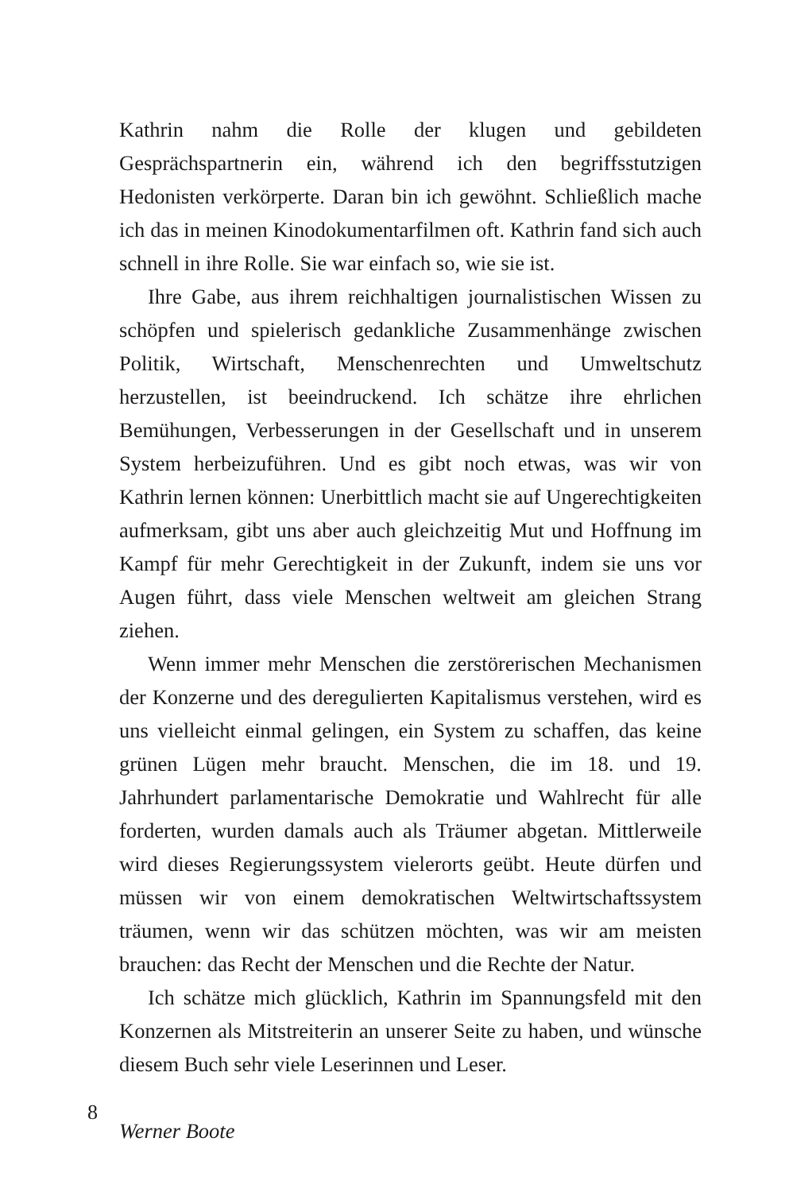Kathrin nahm die Rolle der klugen und gebildeten Gesprächspartnerin ein, während ich den begriffsstutzigen Hedonisten verkörperte. Daran bin ich gewöhnt. Schließlich mache ich das in meinen Kinodokumentarfilmen oft. Kathrin fand sich auch schnell in ihre Rolle. Sie war einfach so, wie sie ist.
Ihre Gabe, aus ihrem reichhaltigen journalistischen Wissen zu schöpfen und spielerisch gedankliche Zusammenhänge zwischen Politik, Wirtschaft, Menschenrechten und Umweltschutz herzustellen, ist beeindruckend. Ich schätze ihre ehrlichen Bemühungen, Verbesserungen in der Gesellschaft und in unserem System herbeizuführen. Und es gibt noch etwas, was wir von Kathrin lernen können: Unerbittlich macht sie auf Ungerechtigkeiten aufmerksam, gibt uns aber auch gleichzeitig Mut und Hoffnung im Kampf für mehr Gerechtigkeit in der Zukunft, indem sie uns vor Augen führt, dass viele Menschen weltweit am gleichen Strang ziehen.
Wenn immer mehr Menschen die zerstörerischen Mechanismen der Konzerne und des deregulierten Kapitalismus verstehen, wird es uns vielleicht einmal gelingen, ein System zu schaffen, das keine grünen Lügen mehr braucht. Menschen, die im 18. und 19. Jahrhundert parlamentarische Demokratie und Wahlrecht für alle forderten, wurden damals auch als Träumer abgetan. Mittlerweile wird dieses Regierungssystem vielerorts geübt. Heute dürfen und müssen wir von einem demokratischen Weltwirtschaftssystem träumen, wenn wir das schützen möchten, was wir am meisten brauchen: das Recht der Menschen und die Rechte der Natur.
Ich schätze mich glücklich, Kathrin im Spannungsfeld mit den Konzernen als Mitstreiterin an unserer Seite zu haben, und wünsche diesem Buch sehr viele Leserinnen und Leser.
Werner Boote
8